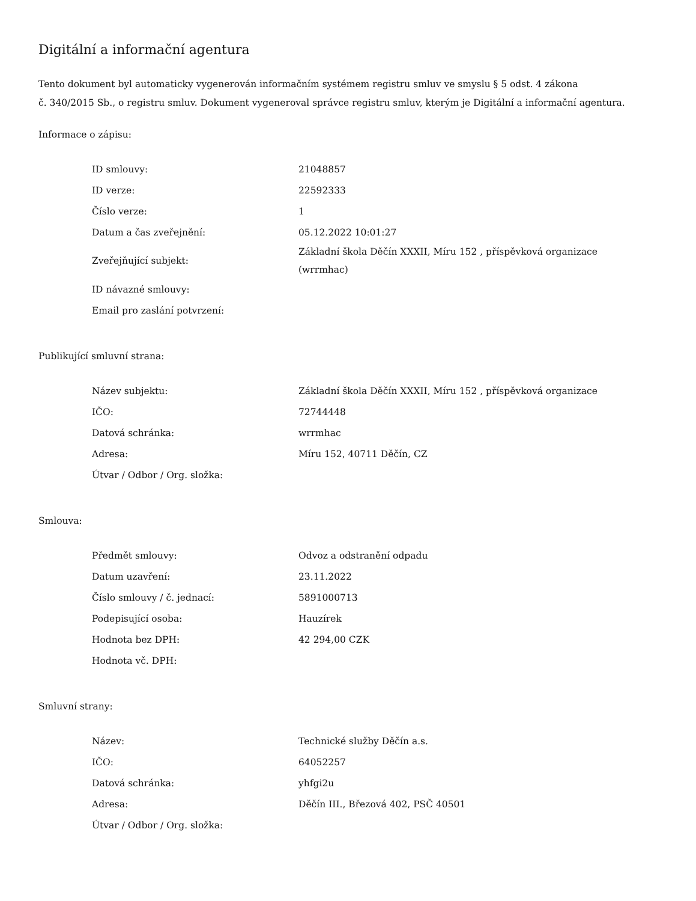Digitální a informační agentura
Tento dokument byl automaticky vygenerován informačním systémem registru smluv ve smyslu § 5 odst. 4 zákona
č. 340/2015 Sb., o registru smluv. Dokument vygeneroval správce registru smluv, kterým je Digitální a informační agentura.
Informace o zápisu:
| ID smlouvy: | 21048857 |
| ID verze: | 22592333 |
| Číslo verze: | 1 |
| Datum a čas zveřejnění: | 05.12.2022 10:01:27 |
| Zveřejňující subjekt: | Základní škola Děčín XXXII, Míru 152 , příspěvková organizace (wrrmhac) |
| ID návazné smlouvy: | |
| Email pro zaslání potvrzení: | |
Publikující smluvní strana:
| Název subjektu: | Základní škola Děčín XXXII, Míru 152 , příspěvková organizace |
| IČO: | 72744448 |
| Datová schránka: | wrrmhac |
| Adresa: | Míru 152, 40711 Děčín, CZ |
| Útvar / Odbor / Org. složka: | |
Smlouva:
| Předmět smlouvy: | Odvoz a odstranění odpadu |
| Datum uzavření: | 23.11.2022 |
| Číslo smlouvy / č. jednací: | 5891000713 |
| Podepisující osoba: | Hauzírek |
| Hodnota bez DPH: | 42 294,00 CZK |
| Hodnota vč. DPH: | |
Smluvní strany:
| Název: | Technické služby Děčín a.s. |
| IČO: | 64052257 |
| Datová schránka: | yhfgi2u |
| Adresa: | Děčín III., Březová 402, PSČ 40501 |
| Útvar / Odbor / Org. složka: | |